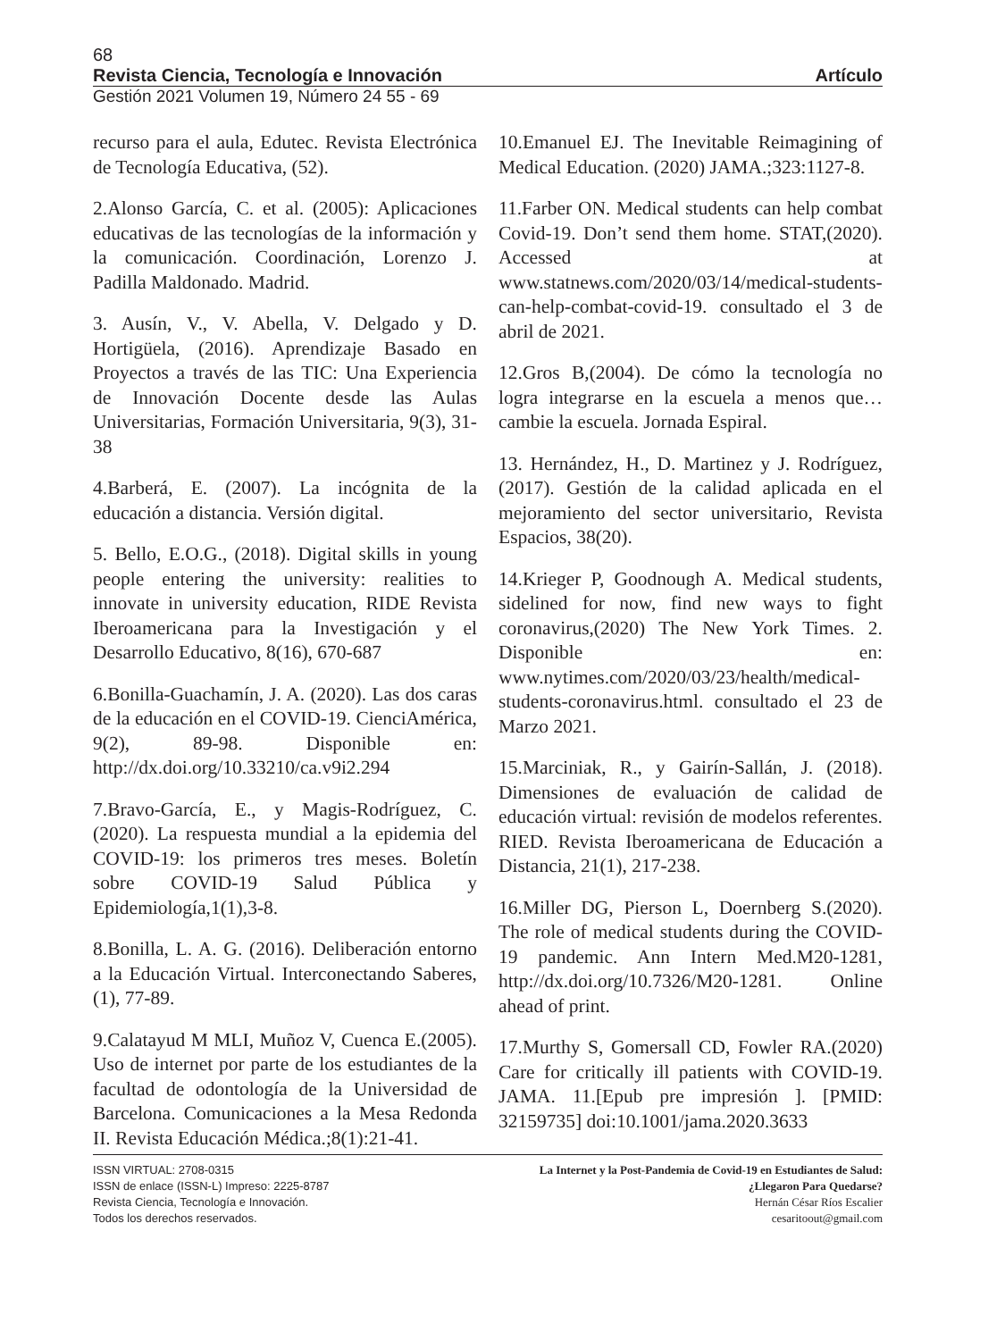68
Revista Ciencia, Tecnología e Innovación Artículo
Gestión 2021 Volumen 19, Número 24 55 - 69
recurso para el aula, Edutec. Revista Electrónica de Tecnología Educativa, (52).
2.Alonso García, C. et al. (2005): Aplicaciones educativas de las tecnologías de la información y la comunicación. Coordinación, Lorenzo J. Padilla Maldonado. Madrid.
3. Ausín, V., V. Abella, V. Delgado y D. Hortigüela, (2016). Aprendizaje Basado en Proyectos a través de las TIC: Una Experiencia de Innovación Docente desde las Aulas Universitarias, Formación Universitaria, 9(3), 31-38
4.Barberá, E. (2007). La incógnita de la educación a distancia. Versión digital.
5. Bello, E.O.G., (2018). Digital skills in young people entering the university: realities to innovate in university education, RIDE Revista Iberoamericana para la Investigación y el Desarrollo Educativo, 8(16), 670-687
6.Bonilla-Guachamín, J. A. (2020). Las dos caras de la educación en el COVID-19. CienciAmérica, 9(2), 89-98. Disponible en: http://dx.doi.org/10.33210/ca.v9i2.294
7.Bravo-García, E., y Magis-Rodríguez, C. (2020). La respuesta mundial a la epidemia del COVID-19: los primeros tres meses. Boletín sobre COVID-19 Salud Pública y Epidemiología,1(1),3-8.
8.Bonilla, L. A. G. (2016). Deliberación entorno a la Educación Virtual. Interconectando Saberes, (1), 77-89.
9.Calatayud M MLI, Muñoz V, Cuenca E.(2005). Uso de internet por parte de los estudiantes de la facultad de odontología de la Universidad de Barcelona. Comunicaciones a la Mesa Redonda II. Revista Educación Médica.;8(1):21-41.
10.Emanuel EJ. The Inevitable Reimagining of Medical Education. (2020) JAMA.;323:1127-8.
11.Farber ON. Medical students can help combat Covid-19. Don’t send them home. STAT,(2020). Accessed at www.statnews.com/2020/03/14/medical-students-can-help-combat-covid-19. consultado el 3 de abril de 2021.
12.Gros B,(2004). De cómo la tecnología no logra integrarse en la escuela a menos que… cambie la escuela. Jornada Espiral.
13. Hernández, H., D. Martinez y J. Rodríguez, (2017). Gestión de la calidad aplicada en el mejoramiento del sector universitario, Revista Espacios, 38(20).
14.Krieger P, Goodnough A. Medical students, sidelined for now, find new ways to fight coronavirus,(2020) The New York Times. 2. Disponible en: www.nytimes.com/2020/03/23/health/medical-students-coronavirus.html. consultado el 23 de Marzo 2021.
15.Marciniak, R., y Gairín-Sallán, J. (2018). Dimensiones de evaluación de calidad de educación virtual: revisión de modelos referentes. RIED. Revista Iberoamericana de Educación a Distancia, 21(1), 217-238.
16.Miller DG, Pierson L, Doernberg S.(2020). The role of medical students during the COVID-19 pandemic. Ann Intern Med.M20-1281, http://dx.doi.org/10.7326/M20-1281. Online ahead of print.
17.Murthy S, Gomersall CD, Fowler RA.(2020) Care for critically ill patients with COVID-19. JAMA. 11.[Epub pre impresión ]. [PMID: 32159735] doi:10.1001/jama.2020.3633
ISSN VIRTUAL: 2708-0315
ISSN de enlace (ISSN-L) Impreso: 2225-8787
Revista Ciencia, Tecnología e Innovación.
Todos los derechos reservados.
La Internet y la Post-Pandemia de Covid-19 en Estudiantes de Salud:
¿Llegaron Para Quedarse?
Hernán César Ríos Escalier
cesaritoout@gmail.com